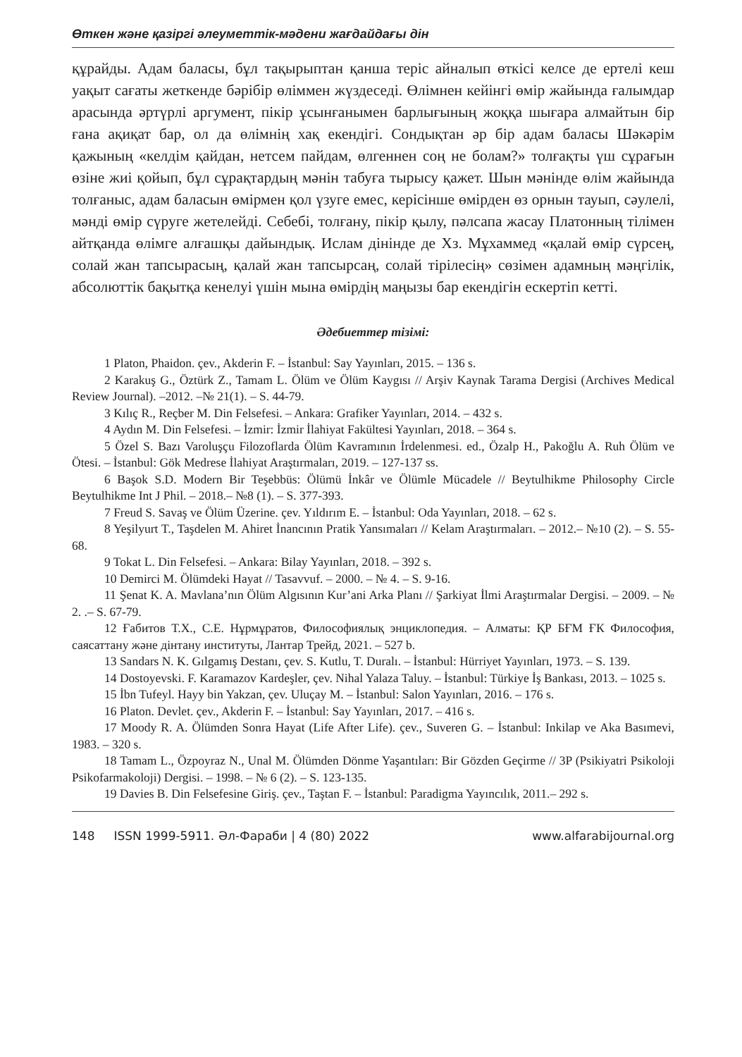Өткен және қазіргі әлеуметтік-мәдени жағдайдағы дін
құрайды. Адам баласы, бұл тақырыптан қанша теріс айналып өткісі келсе де ертелі кеш уақыт сағаты жеткенде бәрібір өліммен жүздеседі. Өлімнен кейінгі өмір жайында ғалымдар арасында әртүрлі аргумент, пікір ұсынғанымен барлығының жоққа шығара алмайтын бір ғана ақиқат бар, ол да өлімнің хақ екендігі. Сондықтан әр бір адам баласы Шәкәрім қажының «келдім қайдан, нетсем пайдам, өлгеннен соң не болам?» толғақты үш сұрағын өзіне жиі қойып, бұл сұрақтардың мәнін табуға тырысу қажет. Шын мәнінде өлім жайында толғаныс, адам баласын өмірмен қол үзуге емес, керісінше өмірден өз орнын тауып, сәулелі, мәнді өмір сүруге жетелейді. Себебі, толғану, пікір қылу, пәлсапа жасау Платонның тілімен айтқанда өлімге алғашқы дайындық. Ислам дінінде де Хз. Мұхаммед «қалай өмір сүрсең, солай жан тапсырасың, қалай жан тапсырсаң, солай тірілесің» сөзімен адамның мәңгілік, абсолюттік бақытқа кенелуі үшін мына өмірдің маңызы бар екендігін ескертіп кетті.
Әдебиеттер тізімі:
1 Platon, Phaidon. çev., Akderin F. – İstanbul: Say Yayınları, 2015. – 136 s.
2 Karakuş G., Öztürk Z., Tamam L. Ölüm ve Ölüm Kaygısı // Arşiv Kaynak Tarama Dergisi (Archives Medical Review Journal). –2012. –№ 21(1). – S. 44-79.
3 Kılıç R., Reçber M. Din Felsefesi. – Ankara: Grafiker Yayınları, 2014. – 432 s.
4 Aydın M. Din Felsefesi. – İzmir: İzmir İlahiyat Fakültesi Yayınları, 2018. – 364 s.
5 Özel S. Bazı Varoluşçu Filozoflarda Ölüm Kavramının İrdelenmesi. ed., Özalp H., Pakoğlu A. Ruh Ölüm ve Ötesi. – İstanbul: Gök Medrese İlahiyat Araştırmaları, 2019. – 127-137 ss.
6 Başok S.D. Modern Bir Teşebbüs: Ölümü İnkâr ve Ölümle Mücadele // Beytulhikme Philosophy Circle Beytulhikme Int J Phil. – 2018.– №8 (1). – S. 377-393.
7 Freud S. Savaş ve Ölüm Üzerine. çev. Yıldırım E. – İstanbul: Oda Yayınları, 2018. – 62 s.
8 Yeşilyurt T., Taşdelen M. Ahiret İnancının Pratik Yansımaları // Kelam Araştırmaları. – 2012.– №10 (2). – S. 55-68.
9 Tokat L. Din Felsefesi. – Ankara: Bilay Yayınları, 2018. – 392 s.
10 Demirci M. Ölümdeki Hayat // Tasavvuf. – 2000. – № 4. – S. 9-16.
11 Şenat K. A. Mavlana’nın Ölüm Algısının Kur’ani Arka Planı // Şarkiyat İlmi Araştırmalar Dergisi. – 2009. – № 2. .– S. 67-79.
12 Ғабитов Т.Х., С.Е. Нұрмұратов, Философиялық энциклопедия. – Алматы: ҚР БҒМ ҒК Философия, саясаттану және дінтану институты, Лантар Трейд, 2021. – 527 b.
13 Sandars N. K. Gılgamış Destanı, çev. S. Kutlu, T. Duralı. – İstanbul: Hürriyet Yayınları, 1973. – S. 139.
14 Dostoyevski. F. Karamazov Kardeşler, çev. Nihal Yalaza Taluy. – İstanbul: Türkiye İş Bankası, 2013. – 1025 s.
15 İbn Tufeyl. Hayy bin Yakzan, çev. Uluçay M. – İstanbul: Salon Yayınları, 2016. – 176 s.
16 Platon. Devlet. çev., Akderin F. – İstanbul: Say Yayınları, 2017. – 416 s.
17 Moody R. A. Ölümden Sonra Hayat (Life After Life). çev., Suveren G. – İstanbul: Inkilap ve Aka Basımevi, 1983. – 320 s.
18 Tamam L., Özpoyraz N., Unal M. Ölümden Dönme Yaşantıları: Bir Gözden Geçirme // 3P (Psikiyatri Psikoloji Psikofarmakoloji) Dergisi. – 1998. – № 6 (2). – S. 123-135.
19 Davies B. Din Felsefesine Giriş. çev., Taştan F. – İstanbul: Paradigma Yayıncılık, 2011.– 292 s.
148 ISSN 1999-5911. Әл-Фараби | 4 (80) 2022 www.alfarabijournal.org